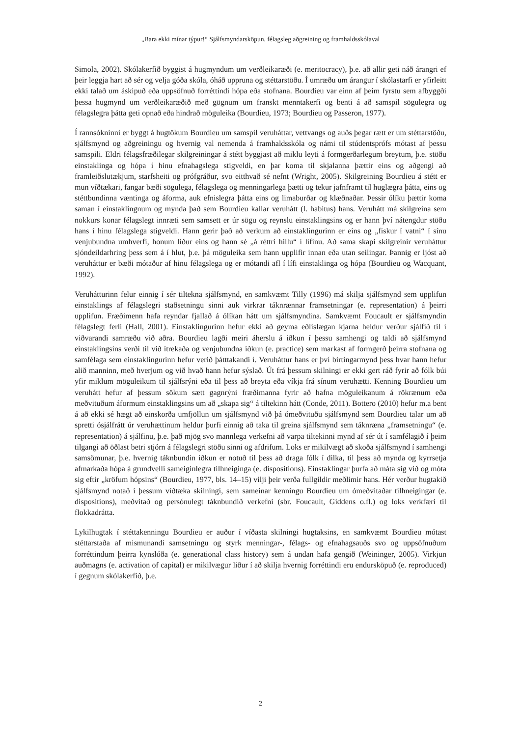„Bara ekki mínar týpur!“ Sjálfsmyndarsköpun, félagsleg aðgreining og framhaldsskólaval
Simola, 2002). Skólakerfið byggist á hugmyndum um verðleikaræði (e. meritocracy), þ.e. að allir geti náð árangri ef þeir leggja hart að sér og velja góða skóla, óháð uppruna og stéttarstöðu. Í umræðu um árangur í skólastarfi er yfirleitt ekki talað um áskipuð eða uppsöfnuð forréttindi hópa eða stofnana. Bourdieu var einn af þeim fyrstu sem afbyggði þessa hugmynd um verðleikaræðið með gögnum um franskt menntakerfi og benti á að samspil sögulegra og félagslegra þátta geti opnað eða hindrað möguleika (Bourdieu, 1973; Bourdieu og Passeron, 1977).
Í rannsókninni er byggt á hugtökum Bourdieu um samspil veruháttar, vettvangs og auðs þegar rætt er um stéttarstöðu, sjálfsmynd og aðgreiningu og hvernig val nemenda á framhaldsskóla og námi til stúdentsprófs mótast af þessu samspili. Eldri félagsfræðilegar skilgreiningar á stétt byggjast að miklu leyti á formgerðarlegum breytum, þ.e. stöðu einstaklinga og hópa í hinu efnahagslega stigveldi, en þar koma til skjalanna þættir eins og aðgengi að framleiðslutækjum, starfsheiti og prófgráður, svo eitthvað sé nefnt (Wright, 2005). Skilgreining Bourdieu á stétt er mun víðtækari, fangar bæði sögulega, félagslega og menningarlega þætti og tekur jafnframt til huglægra þátta, eins og stéttbundinna væntinga og áforma, auk efnislegra þátta eins og limaburðar og klæðnaðar. Þessir ólíku þættir koma saman í einstaklingnum og mynda það sem Bourdieu kallar veruhátt (l. habitus) hans. Veruhátt má skilgreina sem nokkurs konar félagslegt innræti sem samsett er úr sögu og reynslu einstaklingsins og er hann því nátengdur stöðu hans í hinu félagslega stigveldi. Hann gerir það að verkum að einstaklingurinn er eins og „fiskur í vatni“ í sínu venjubundna umhverfi, honum líður eins og hann sé „á réttri hillu“ í lífinu. Að sama skapi skilgreinir veruháttur sjóndeildarhring þess sem á í hlut, þ.e. þá möguleika sem hann upplifir innan eða utan seilingar. Þannig er ljóst að veruháttur er bæði mótaður af hinu félagslega og er mótandi afl í lífi einstaklinga og hópa (Bourdieu og Wacquant, 1992).
Veruhátturinn felur einnig í sér tiltekna sjálfsmynd, en samkvæmt Tilly (1996) má skilja sjálfsmynd sem upplifun einstaklings af félagslegri staðsetningu sinni auk virkrar táknrænnar framsetningar (e. representation) á þeirri upplifun. Fræðimenn hafa reyndar fjallað á ólíkan hátt um sjálfsmyndina. Samkvæmt Foucault er sjálfsmyndin félagslegt ferli (Hall, 2001). Einstaklingurinn hefur ekki að geyma eðlislægan kjarna heldur verður sjálfið til í viðvarandi samræðu við aðra. Bourdieu lagði meiri áherslu á iðkun í þessu samhengi og taldi að sjálfsmynd einstaklingsins verði til við ítrekaða og venjubundna iðkun (e. practice) sem markast af formgerð þeirra stofnana og samfélaga sem einstaklingurinn hefur verið þátttakandi í. Veruháttur hans er því birtingarmynd þess hvar hann hefur alið manninn, með hverjum og við hvað hann hefur sýslað. Út frá þessum skilningi er ekki gert ráð fyrir að fólk búi yfir miklum möguleikum til sjálfsrýni eða til þess að breyta eða víkja frá sínum veruhætti. Kenning Bourdieu um veruhátt hefur af þessum sökum sætt gagnrýni fræðimanna fyrir að hafna möguleikanum á rökrænum eða meðvituðum áformum einstaklingsins um að „skapa sig“ á tiltekinn hátt (Conde, 2011). Bottero (2010) hefur m.a bent á að ekki sé hægt að einskorða umfjöllun um sjálfsmynd við þá ómeðvituðu sjálfsmynd sem Bourdieu talar um að spretti ósjálfrátt úr veruhættinum heldur þurfi einnig að taka til greina sjálfsmynd sem táknræna „framsetningu“ (e. representation) á sjálfinu, þ.e. það mjög svo mannlega verkefni að varpa tiltekinni mynd af sér út í samfélagið í þeim tilgangi að öðlast betri stjórn á félagslegri stöðu sinni og afdrifum. Loks er mikilvægt að skoða sjálfsmynd í samhengi samsömunar, þ.e. hvernig táknbundin iðkun er notuð til þess að draga fólk í dilka, til þess að mynda og kyrrsetja afmarkaða hópa á grundvelli sameiginlegra tilhneiginga (e. dispositions). Einstaklingar þurfa að máta sig við og móta sig eftir „kröfum hópsins“ (Bourdieu, 1977, bls. 14–15) vilji þeir verða fullgildir meðlimir hans. Hér verður hugtakið sjálfsmynd notað í þessum víðtæka skilningi, sem sameinar kenningu Bourdieu um ómeðvitaðar tilhneigingar (e. dispositions), meðvitað og persónulegt táknbundið verkefni (sbr. Foucault, Giddens o.fl.) og loks verkfæri til flokkadrátta.
Lykilhugtak í stéttakenningu Bourdieu er auður í víðasta skilningi hugtaksins, en samkvæmt Bourdieu mótast stéttarstaða af mismunandi samsetningu og styrk menningar-, félags- og efnahagsauðs svo og uppsöfnuðum forréttindum þeirra kynslóða (e. generational class history) sem á undan hafa gengið (Weininger, 2005). Virkjun auðmagns (e. activation of capital) er mikilvægur liður í að skilja hvernig forréttindi eru endursköpuð (e. reproduced) í gegnum skólakerfið, þ.e.
2